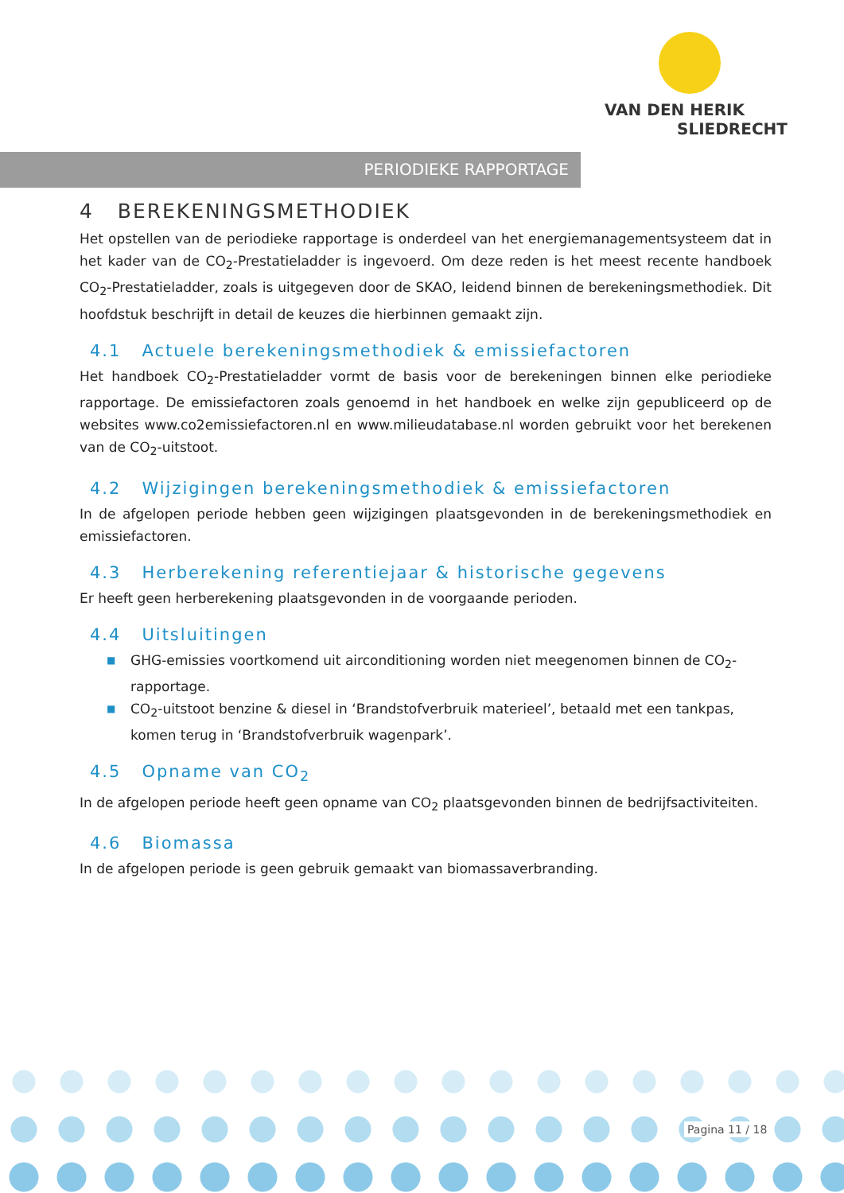VAN DEN HERIK
SLIEDRECHT
PERIODIEKE RAPPORTAGE
4 BEREKENINGSMETHODIEK
Het opstellen van de periodieke rapportage is onderdeel van het energiemanagementsysteem dat in het kader van de CO<sub>2</sub>-Prestatieladder is ingevoerd. Om deze reden is het meest recente handboek CO<sub>2</sub>-Prestatieladder, zoals is uitgegeven door de SKAO, leidend binnen de berekeningsmethodiek. Dit hoofdstuk beschrijft in detail de keuzes die hierbinnen gemaakt zijn.
4.1 Actuele berekeningsmethodiek & emissiefactoren
Het handboek CO<sub>2</sub>-Prestatieladder vormt de basis voor de berekeningen binnen elke periodieke rapportage. De emissiefactoren zoals genoemd in het handboek en welke zijn gepubliceerd op de websites www.co2emissiefactoren.nl en www.milieudatabase.nl worden gebruikt voor het berekenen van de CO<sub>2</sub>-uitstoot.
4.2 Wijzigingen berekeningsmethodiek & emissiefactoren
In de afgelopen periode hebben geen wijzigingen plaatsgevonden in de berekeningsmethodiek en emissiefactoren.
4.3 Herberekening referentiejaar & historische gegevens
Er heeft geen herberekening plaatsgevonden in de voorgaande perioden.
4.4 Uitsluitingen
■ GHG-emissies voortkomend uit airconditioning worden niet meegenomen binnen de CO<sub>2</sub>-rapportage.
■ CO<sub>2</sub>-uitstoot benzine & diesel in ‘Brandstofverbruik materieel’, betaald met een tankpas, komen terug in ‘Brandstofverbruik wagenpark’.
4.5 Opname van CO<sub>2</sub>
In de afgelopen periode heeft geen opname van CO<sub>2</sub> plaatsgevonden binnen de bedrijfsactiviteiten.
4.6 Biomassa
In de afgelopen periode is geen gebruik gemaakt van biomassaverbranding.
Pagina 11 / 18